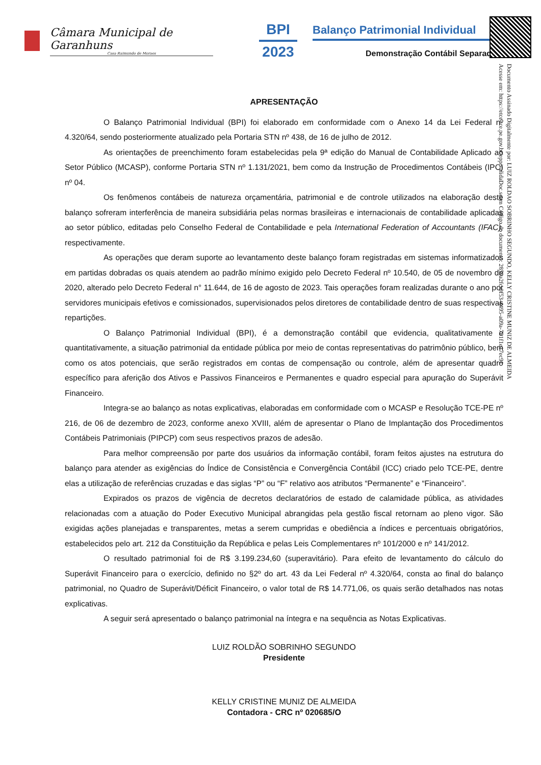Câmara Municipal de Garanhuns
Casa Raimundo de Moraes
BPI
2023
Balanço Patrimonial Individual
Demonstração Contábil Separada
Documento Assinado Digitalmente por: LUIZ ROLDAO SOBRINHO SEGUNDO, KELLY CRISTINE MUNIZ DE ALMEIDA
Acesse em: https://etce.tce.pe.gov.br/epp/validaDoc.seam Código do documento: 2859a2fc-0f53-4495-a09a-731f1e17ec91
APRESENTAÇÃO
O Balanço Patrimonial Individual (BPI) foi elaborado em conformidade com o Anexo 14 da Lei Federal nº 4.320/64, sendo posteriormente atualizado pela Portaria STN nº 438, de 16 de julho de 2012.
As orientações de preenchimento foram estabelecidas pela 9ª edição do Manual de Contabilidade Aplicado ao Setor Público (MCASP), conforme Portaria STN nº 1.131/2021, bem como da Instrução de Procedimentos Contábeis (IPC) nº 04.
Os fenômenos contábeis de natureza orçamentária, patrimonial e de controle utilizados na elaboração deste balanço sofreram interferência de maneira subsidiária pelas normas brasileiras e internacionais de contabilidade aplicadas ao setor público, editadas pelo Conselho Federal de Contabilidade e pela International Federation of Accountants (IFAC), respectivamente.
As operações que deram suporte ao levantamento deste balanço foram registradas em sistemas informatizados em partidas dobradas os quais atendem ao padrão mínimo exigido pelo Decreto Federal nº 10.540, de 05 de novembro de 2020, alterado pelo Decreto Federal n° 11.644, de 16 de agosto de 2023. Tais operações foram realizadas durante o ano por servidores municipais efetivos e comissionados, supervisionados pelos diretores de contabilidade dentro de suas respectivas repartições.
O Balanço Patrimonial Individual (BPI), é a demonstração contábil que evidencia, qualitativamente e quantitativamente, a situação patrimonial da entidade pública por meio de contas representativas do patrimônio público, bem como os atos potenciais, que serão registrados em contas de compensação ou controle, além de apresentar quadro específico para aferição dos Ativos e Passivos Financeiros e Permanentes e quadro especial para apuração do Superávit Financeiro.
Integra-se ao balanço as notas explicativas, elaboradas em conformidade com o MCASP e Resolução TCE-PE nº 216, de 06 de dezembro de 2023, conforme anexo XVIII, além de apresentar o Plano de Implantação dos Procedimentos Contábeis Patrimoniais (PIPCP) com seus respectivos prazos de adesão.
Para melhor compreensão por parte dos usuários da informação contábil, foram feitos ajustes na estrutura do balanço para atender as exigências do Índice de Consistência e Convergência Contábil (ICC) criado pelo TCE-PE, dentre elas a utilização de referências cruzadas e das siglas “P” ou “F” relativo aos atributos “Permanente” e “Financeiro”.
Expirados os prazos de vigência de decretos declaratórios de estado de calamidade pública, as atividades relacionadas com a atuação do Poder Executivo Municipal abrangidas pela gestão fiscal retornam ao pleno vigor. São exigidas ações planejadas e transparentes, metas a serem cumpridas e obediência a índices e percentuais obrigatórios, estabelecidos pelo art. 212 da Constituição da República e pelas Leis Complementares nº 101/2000 e nº 141/2012.
O resultado patrimonial foi de R$ 3.199.234,60 (superavitário). Para efeito de levantamento do cálculo do Superávit Financeiro para o exercício, definido no §2º do art. 43 da Lei Federal nº 4.320/64, consta ao final do balanço patrimonial, no Quadro de Superávit/Déficit Financeiro, o valor total de R$ 14.771,06, os quais serão detalhados nas notas explicativas.
A seguir será apresentado o balanço patrimonial na íntegra e na sequência as Notas Explicativas.
LUIZ ROLDÃO SOBRINHO SEGUNDO
Presidente
KELLY CRISTINE MUNIZ DE ALMEIDA
Contadora - CRC nº 020685/O